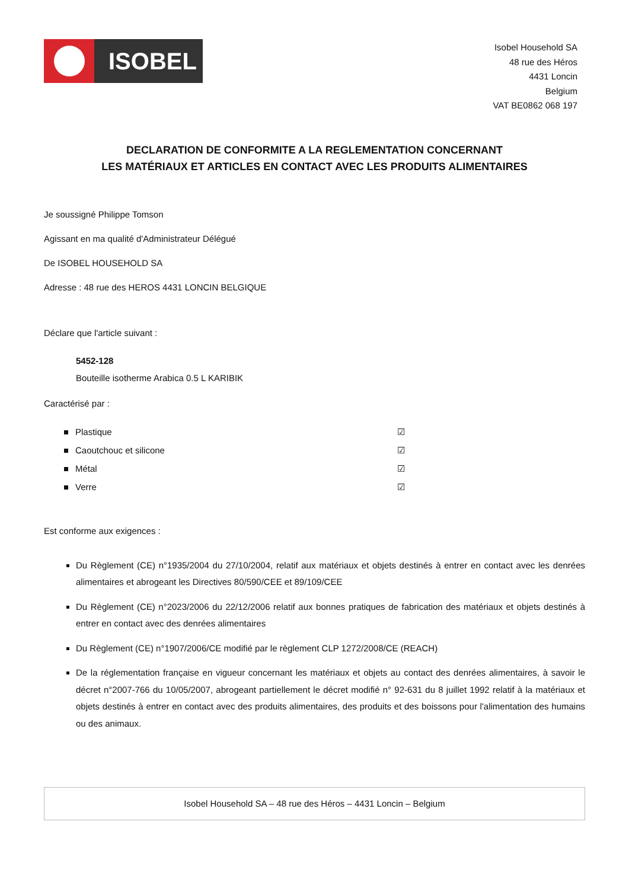ISOBEL
Isobel Household SA
48 rue des Héros
4431 Loncin
Belgium
VAT BE0862 068 197
DECLARATION DE CONFORMITE A LA REGLEMENTATION CONCERNANT
LES MATÉRIAUX ET ARTICLES EN CONTACT AVEC LES PRODUITS ALIMENTAIRES
Je soussigné Philippe Tomson
Agissant en ma qualité d'Administrateur Délégué
De ISOBEL HOUSEHOLD SA
Adresse : 48 rue des HEROS 4431 LONCIN BELGIQUE
Déclare que l'article suivant :
5452-128
Bouteille isotherme Arabica 0.5 L KARIBIK
Caractérisé par :
Plastique ☑
Caoutchouc et silicone ☑
Métal ☑
Verre ☑
Est conforme aux exigences :
Du Règlement (CE) n°1935/2004 du 27/10/2004, relatif aux matériaux et objets destinés à entrer en contact avec les denrées alimentaires et abrogeant les Directives 80/590/CEE et 89/109/CEE
Du Règlement (CE) n°2023/2006 du 22/12/2006 relatif aux bonnes pratiques de fabrication des matériaux et objets destinés à entrer en contact avec des denrées alimentaires
Du Règlement (CE) n°1907/2006/CE modifié par le règlement CLP 1272/2008/CE (REACH)
De la réglementation française en vigueur concernant les matériaux et objets au contact des denrées alimentaires, à savoir le décret n°2007-766 du 10/05/2007, abrogeant partiellement le décret modifié n° 92-631 du 8 juillet 1992 relatif à la matériaux et objets destinés à entrer en contact avec des produits alimentaires, des produits et des boissons pour l'alimentation des humains ou des animaux.
Isobel Household SA – 48 rue des Héros – 4431 Loncin – Belgium